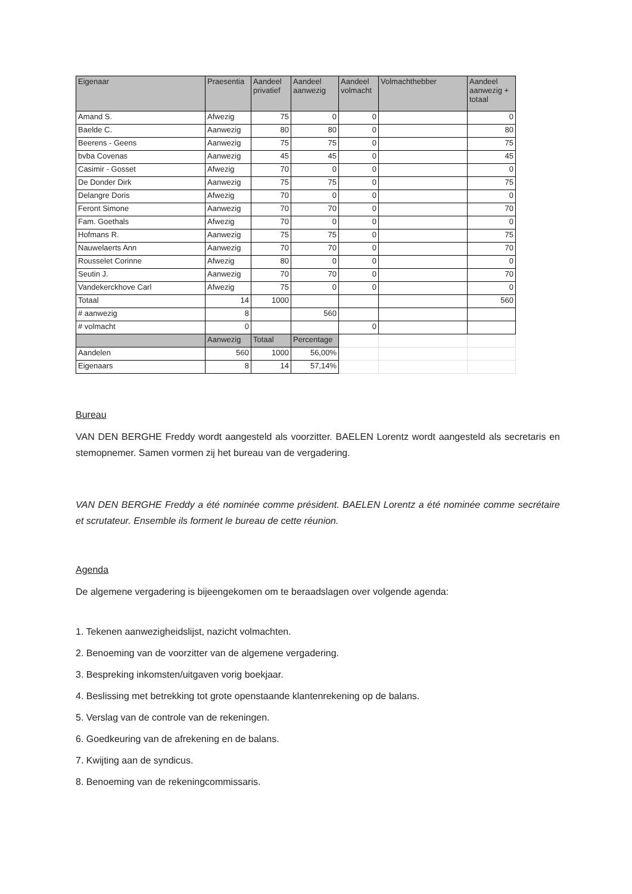| Eigenaar | Praesentia | Aandeel privatief | Aandeel aanwezig | Aandeel volmacht | Volmachthebber | Aandeel aanwezig + totaal |
| --- | --- | --- | --- | --- | --- | --- |
| Amand S. | Afwezig | 75 | 0 | 0 | | 0 |
| Baelde C. | Aanwezig | 80 | 80 | 0 | | 80 |
| Beerens - Geens | Aanwezig | 75 | 75 | 0 | | 75 |
| bvba Covenas | Aanwezig | 45 | 45 | 0 | | 45 |
| Casimir - Gosset | Afwezig | 70 | 0 | 0 | | 0 |
| De Donder Dirk | Aanwezig | 75 | 75 | 0 | | 75 |
| Delangre Doris | Afwezig | 70 | 0 | 0 | | 0 |
| Feront Simone | Aanwezig | 70 | 70 | 0 | | 70 |
| Fam. Goethals | Afwezig | 70 | 0 | 0 | | 0 |
| Hofmans R. | Aanwezig | 75 | 75 | 0 | | 75 |
| Nauwelaerts Ann | Aanwezig | 70 | 70 | 0 | | 70 |
| Rousselet Corinne | Afwezig | 80 | 0 | 0 | | 0 |
| Seutin J. | Aanwezig | 70 | 70 | 0 | | 70 |
| Vandekerckhove Carl | Afwezig | 75 | 0 | 0 | | 0 |
| Totaal | 14 | 1000 | | | | 560 |
| # aanwezig | 8 | | 560 | | | |
| # volmacht | 0 | | | 0 | | |
| | Aanwezig | Totaal | Percentage | | | |
| Aandelen | 560 | 1000 | 56,00% | | | |
| Eigenaars | 8 | 14 | 57,14% | | | |
Bureau
VAN DEN BERGHE Freddy wordt aangesteld als voorzitter. BAELEN Lorentz wordt aangesteld als secretaris en stemopnemer. Samen vormen zij het bureau van de vergadering.
VAN DEN BERGHE Freddy a été nominée comme président. BAELEN Lorentz a été nominée comme secrétaire et scrutateur. Ensemble ils forment le bureau de cette réunion.
Agenda
De algemene vergadering is bijeengekomen om te beraadslagen over volgende agenda:
1. Tekenen aanwezigheidslijst, nazicht volmachten.
2. Benoeming van de voorzitter van de algemene vergadering.
3. Bespreking inkomsten/uitgaven vorig boekjaar.
4. Beslissing met betrekking tot grote openstaande klantenrekening op de balans.
5. Verslag van de controle van de rekeningen.
6. Goedkeuring van de afrekening en de balans.
7. Kwijting aan de syndicus.
8. Benoeming van de rekeningcommissaris.